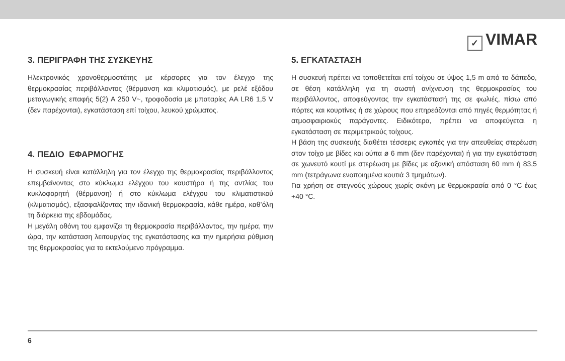✓ VIMAR
3. ΠΕΡΙΓΡΑΦΗ ΤΗΣ ΣΥΣΚΕΥΗΣ
Ηλεκτρονικός χρονοθερμοστάτης με κέρσορες για τον έλεγχο της θερμοκρασίας περιβάλλοντος (θέρμανση και κλιματισμός), με ρελέ εξόδου μεταγωγικής επαφής 5(2) A 250 V~, τροφοδοσία με μπαταρίες AA LR6 1,5 V (δεν παρέχονται), εγκατάσταση επί τοίχου, λευκού χρώματος.
4. ΠΕΔΙΟ ΕΦΑΡΜΟΓΗΣ
Η συσκευή είναι κατάλληλη για τον έλεγχο της θερμοκρασίας περιβάλλοντος επεμβαίνοντας στο κύκλωμα ελέγχου του καυστήρα ή της αντλίας του κυκλοφορητή (θέρμανση) ή στο κύκλωμα ελέγχου του κλιματιστικού (κλιματισμός), εξασφαλίζοντας την ιδανική θερμοκρασία, κάθε ημέρα, καθ’όλη τη διάρκεια της εβδομάδας.
Η μεγάλη οθόνη του εμφανίζει τη θερμοκρασία περιβάλλοντος, την ημέρα, την ώρα, την κατάσταση λειτουργίας της εγκατάστασης και την ημερήσια ρύθμιση της θερμοκρασίας για το εκτελούμενο πρόγραμμα.
5. ΕΓΚΑΤΑΣΤΑΣΗ
Η συσκευή πρέπει να τοποθετείται επί τοίχου σε ύψος 1,5 m από το δάπεδο, σε θέση κατάλληλη για τη σωστή ανίχνευση της θερμοκρασίας του περιβάλλοντος, αποφεύγοντας την εγκατάστασή της σε φωλιές, πίσω από πόρτες και κουρτίνες ή σε χώρους που επηρεάζονται από πηγές θερμότητας ή ατμοσφαιριοκύς παράγοντες. Ειδικότερα, πρέπει να αποφεύγεται η εγκατάσταση σε περιμετρικούς τοίχους.
Η βάση της συσκευής διαθέτει τέσσερις εγκοπές για την απευθείας στερέωση στον τοίχο με βίδες και ούπα ø 6 mm (δεν παρέχονται) ή για την εγκατάσταση σε χωνευτό κουτί με στερέωση με βίδες με αξονική απόσταση 60 mm ή 83,5 mm (τετράγωνα ενοποιημένα κουτιά 3 τμημάτων).
Για χρήση σε στεγνούς χώρους χωρίς σκόνη με θερμοκρασία από 0 °C έως +40 °C.
6